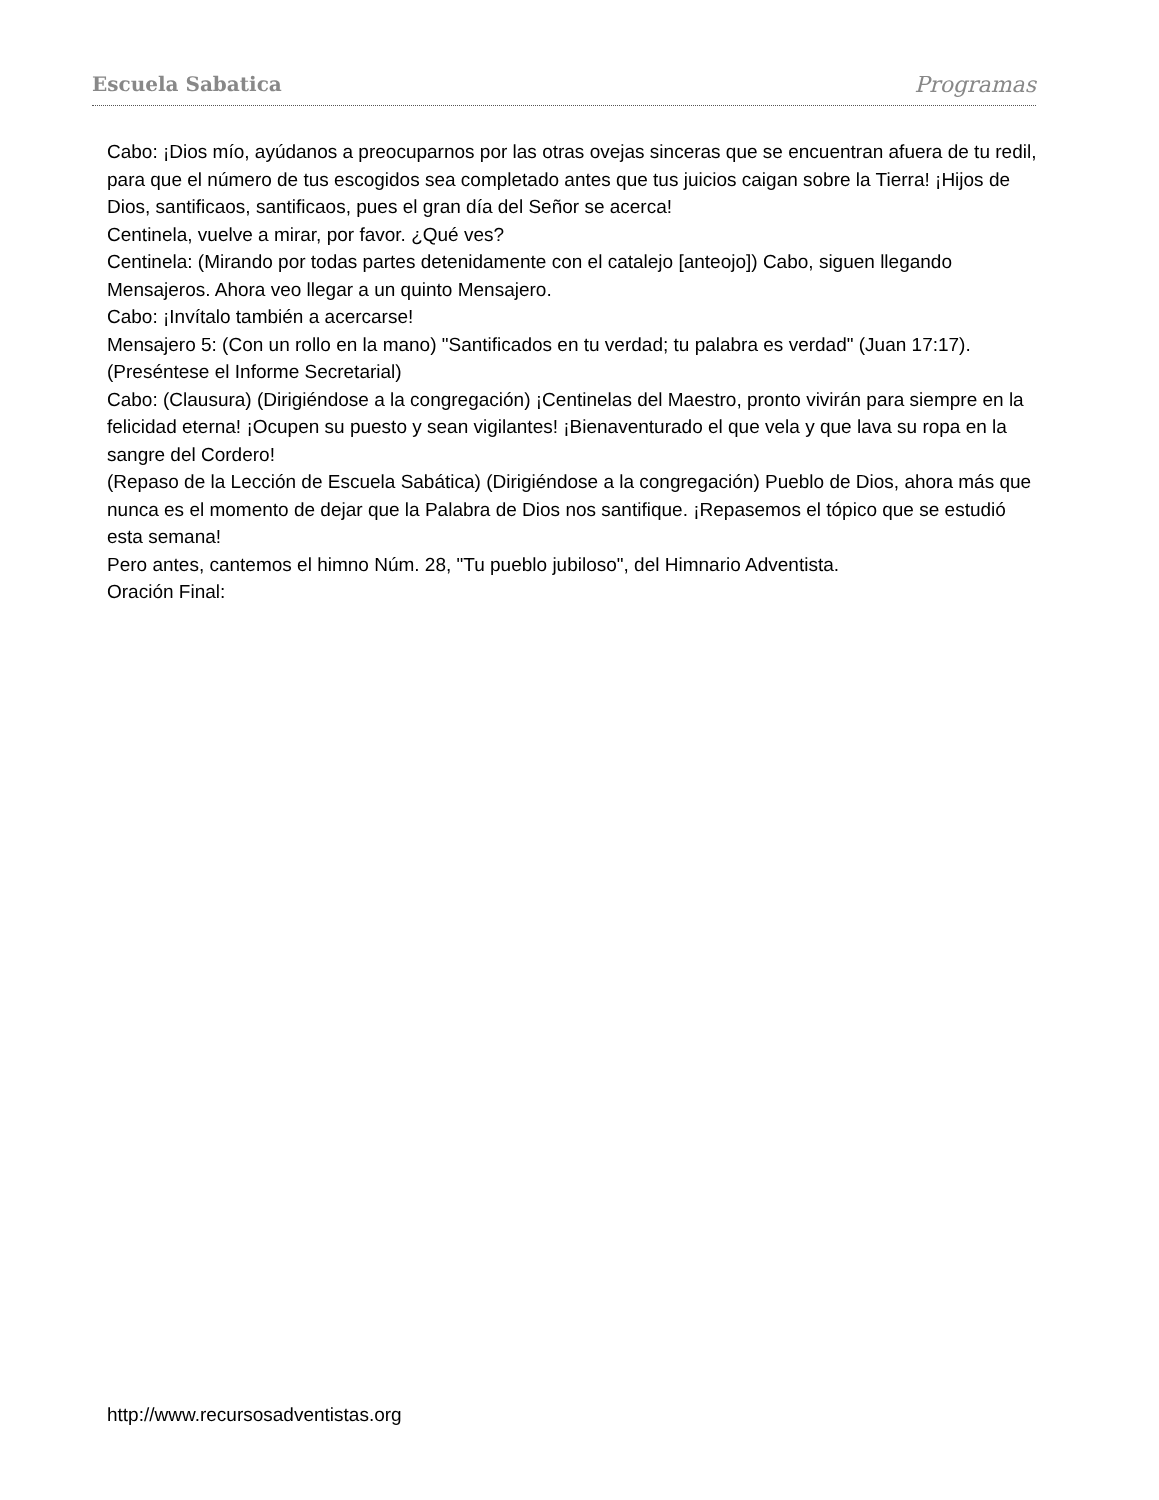Escuela Sabatica Programas
Cabo: ¡Dios mío, ayúdanos a preocuparnos por las otras ovejas sinceras que se encuentran afuera de tu redil, para que el número de tus escogidos sea completado antes que tus juicios caigan sobre la Tierra! ¡Hijos de Dios, santificaos, santificaos, pues el gran día del Señor se acerca!
Centinela, vuelve a mirar, por favor. ¿Qué ves?
Centinela: (Mirando por todas partes detenidamente con el catalejo [anteojo]) Cabo, siguen llegando Mensajeros. Ahora veo llegar a un quinto Mensajero.
Cabo: ¡Invítalo también a acercarse!
Mensajero 5: (Con un rollo en la mano) "Santificados en tu verdad; tu palabra es verdad" (Juan 17:17).
(Preséntese el Informe Secretarial)
Cabo: (Clausura) (Dirigiéndose a la congregación) ¡Centinelas del Maestro, pronto vivirán para siempre en la felicidad eterna! ¡Ocupen su puesto y sean vigilantes! ¡Bienaventurado el que vela y que lava su ropa en la sangre del Cordero!
(Repaso de la Lección de Escuela Sabática) (Dirigiéndose a la congregación) Pueblo de Dios, ahora más que nunca es el momento de dejar que la Palabra de Dios nos santifique. ¡Repasemos el tópico que se estudió esta semana!
Pero antes, cantemos el himno Núm. 28, "Tu pueblo jubiloso", del Himnario Adventista.
Oración Final:
http://www.recursosadventistas.org